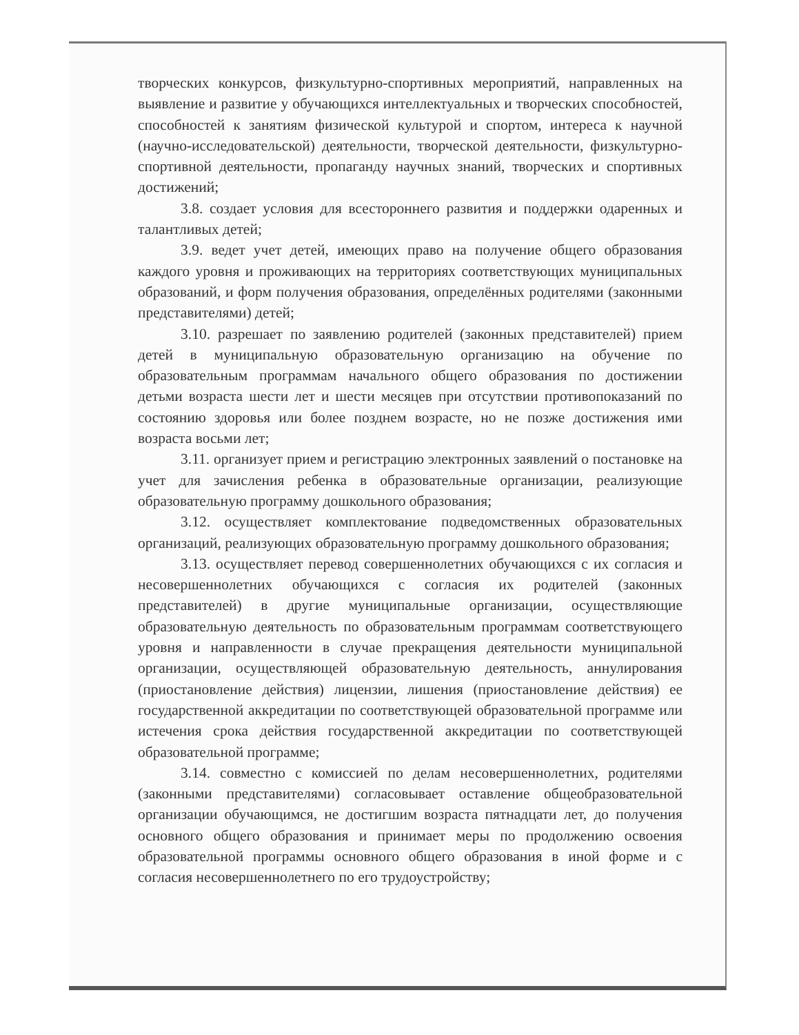творческих конкурсов, физкультурно-спортивных мероприятий, направленных на выявление и развитие у обучающихся интеллектуальных и творческих способностей, способностей к занятиям физической культурой и спортом, интереса к научной (научно-исследовательской) деятельности, творческой деятельности, физкультурно-спортивной деятельности, пропаганду научных знаний, творческих и спортивных достижений;
3.8. создает условия для всестороннего развития и поддержки одаренных и талантливых детей;
3.9. ведет учет детей, имеющих право на получение общего образования каждого уровня и проживающих на территориях соответствующих муниципальных образований, и форм получения образования, определённых родителями (законными представителями) детей;
3.10. разрешает по заявлению родителей (законных представителей) прием детей в муниципальную образовательную организацию на обучение по образовательным программам начального общего образования по достижении детьми возраста шести лет и шести месяцев при отсутствии противопоказаний по состоянию здоровья или более позднем возрасте, но не позже достижения ими возраста восьми лет;
3.11. организует прием и регистрацию электронных заявлений о постановке на учет для зачисления ребенка в образовательные организации, реализующие образовательную программу дошкольного образования;
3.12. осуществляет комплектование подведомственных образовательных организаций, реализующих образовательную программу дошкольного образования;
3.13. осуществляет перевод совершеннолетних обучающихся с их согласия и несовершеннолетних обучающихся с согласия их родителей (законных представителей) в другие муниципальные организации, осуществляющие образовательную деятельность по образовательным программам соответствующего уровня и направленности в случае прекращения деятельности муниципальной организации, осуществляющей образовательную деятельность, аннулирования (приостановление действия) лицензии, лишения (приостановление действия) ее государственной аккредитации по соответствующей образовательной программе или истечения срока действия государственной аккредитации по соответствующей образовательной программе;
3.14. совместно с комиссией по делам несовершеннолетних, родителями (законными представителями) согласовывает оставление общеобразовательной организации обучающимся, не достигшим возраста пятнадцати лет, до получения основного общего образования и принимает меры по продолжению освоения образовательной программы основного общего образования в иной форме и с согласия несовершеннолетнего по его трудоустройству;